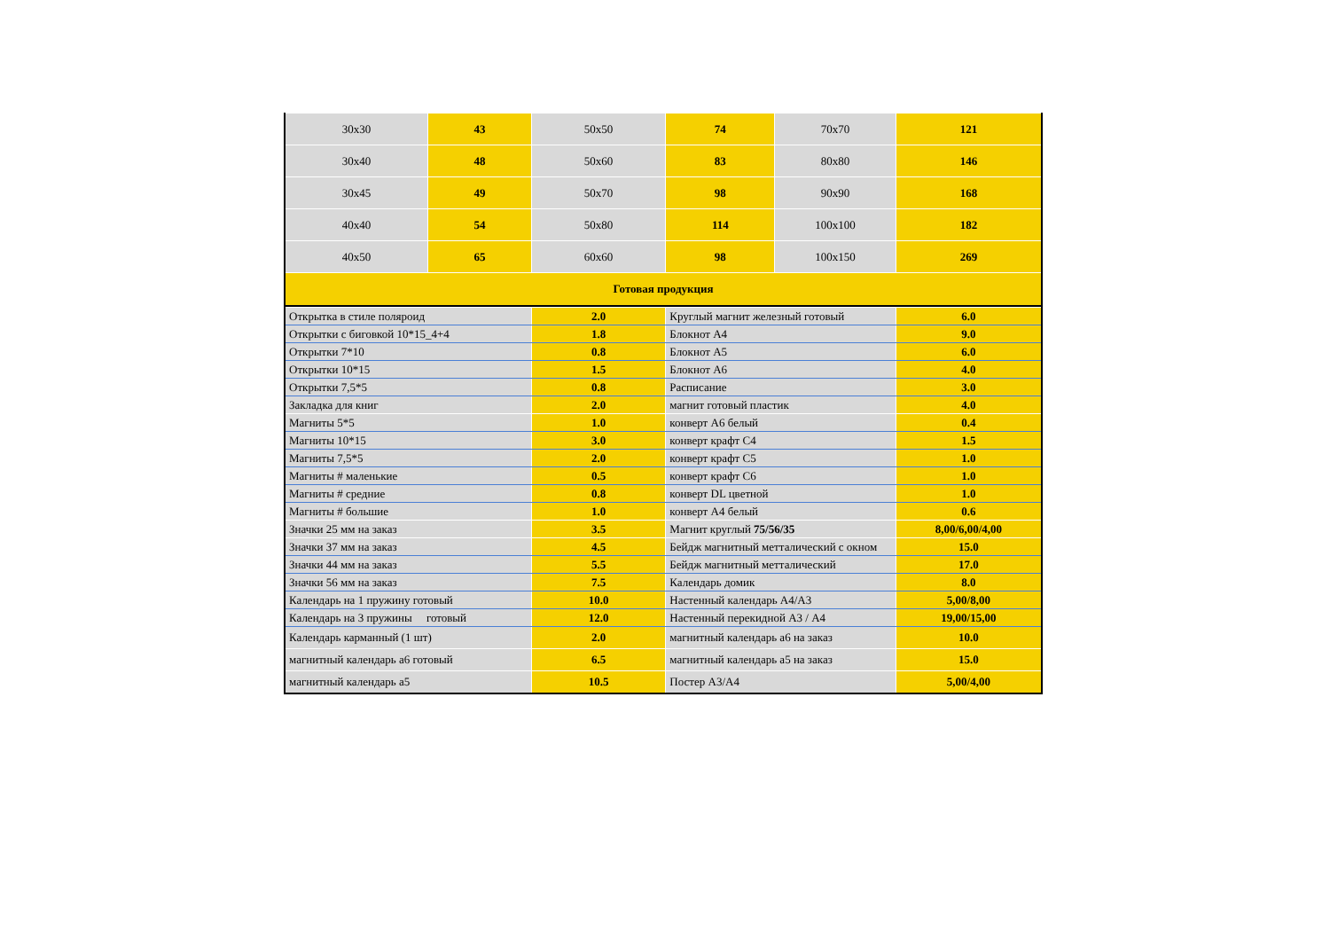| 30x30 | 43 | 50x50 | 74 | 70x70 | 121 |
| 30x40 | 48 | 50x60 | 83 | 80x80 | 146 |
| 30x45 | 49 | 50x70 | 98 | 90x90 | 168 |
| 40x40 | 54 | 50x80 | 114 | 100x100 | 182 |
| 40x50 | 65 | 60x60 | 98 | 100x150 | 269 |
| Готовая продукция | | | | | |
| Открытка в стиле поляроид | 2.0 | Круглый магнит железный готовый | 6.0 |
| Открытки с биговкой 10*15_4+4 | 1.8 | Блокнот А4 | 9.0 |
| Открытки 7*10 | 0.8 | Блокнот А5 | 6.0 |
| Открытки 10*15 | 1.5 | Блокнот А6 | 4.0 |
| Открытки 7,5*5 | 0.8 | Расписание | 3.0 |
| Закладка для книг | 2.0 | магнит готовый пластик | 4.0 |
| Магниты 5*5 | 1.0 | конверт А6 белый | 0.4 |
| Магниты 10*15 | 3.0 | конверт крафт С4 | 1.5 |
| Магниты 7,5*5 | 2.0 | конверт крафт С5 | 1.0 |
| Магниты # маленькие | 0.5 | конверт крафт С6 | 1.0 |
| Магниты # средние | 0.8 | конверт DL цветной | 1.0 |
| Магниты # большие | 1.0 | конверт А4 белый | 0.6 |
| Значки 25 мм на заказ | 3.5 | Магнит круглый 75/56/35 | 8,00/6,00/4,00 |
| Значки 37 мм на заказ | 4.5 | Бейдж магнитный метталический с окном | 15.0 |
| Значки 44 мм на заказ | 5.5 | Бейдж магнитный метталический | 17.0 |
| Значки 56 мм на заказ | 7.5 | Календарь домик | 8.0 |
| Календарь на 1 пружину готовый | 10.0 | Настенный календарь А4/А3 | 5,00/8,00 |
| Календарь на 3 пружины готовый | 12.0 | Настенный перекидной А3 / А4 | 19,00/15,00 |
| Календарь карманный (1 шт) | 2.0 | магнитный календарь а6 на заказ | 10.0 |
| магнитный календарь а6 готовый | 6.5 | магнитный календарь а5 на заказ | 15.0 |
| магнитный календарь а5 | 10.5 | Постер А3/А4 | 5,00/4,00 |